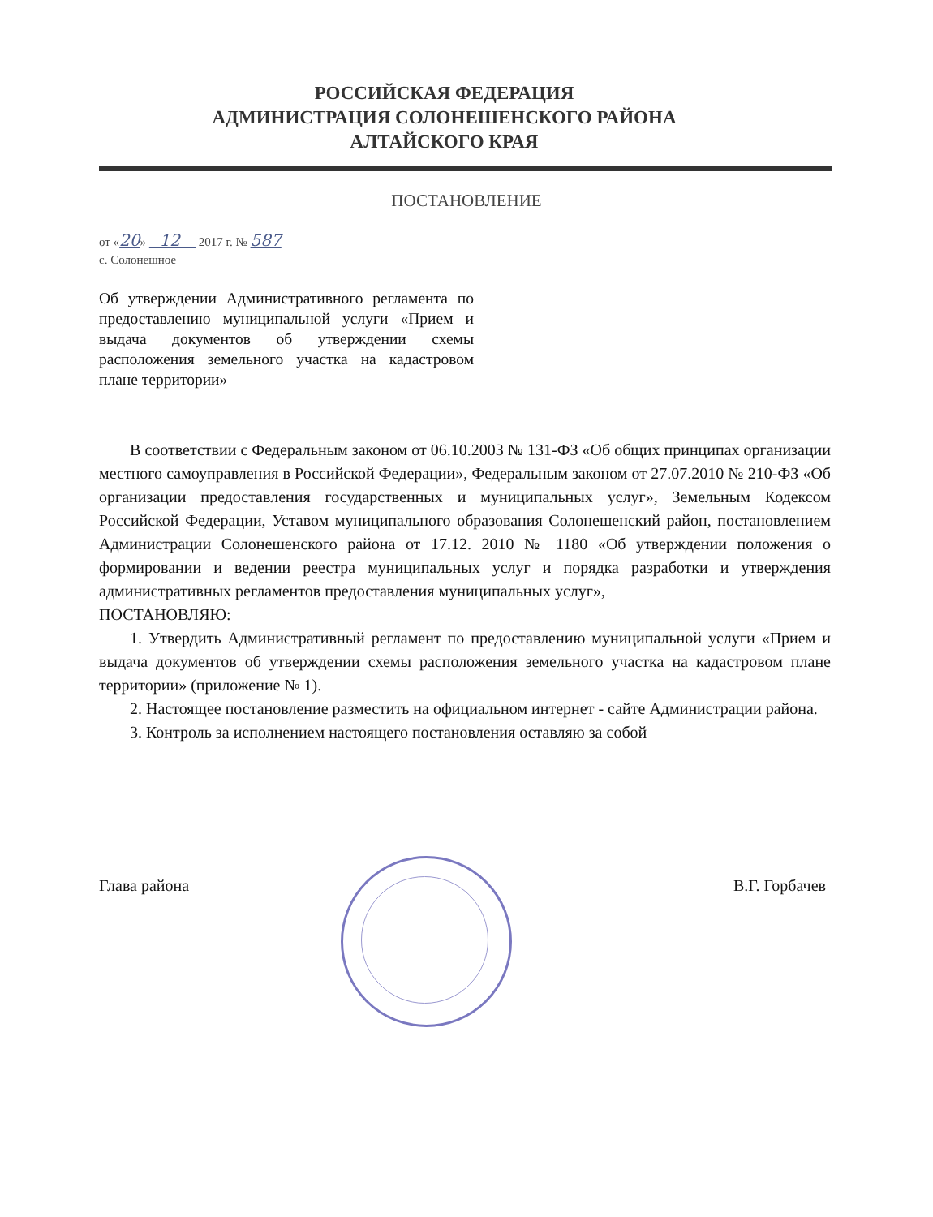РОССИЙСКАЯ ФЕДЕРАЦИЯ
АДМИНИСТРАЦИЯ СОЛОНЕШЕНСКОГО РАЙОНА
АЛТАЙСКОГО КРАЯ
ПОСТАНОВЛЕНИЕ
от «20» 12 2017 г. № 587
с. Солонешное
Об утверждении Административного регламента по предоставлению муниципальной услуги «Прием и выдача документов об утверждении схемы расположения земельного участка на кадастровом плане территории»
В соответствии с Федеральным законом от 06.10.2003 № 131-ФЗ «Об общих принципах организации местного самоуправления в Российской Федерации», Федеральным законом от 27.07.2010 № 210-ФЗ «Об организации предоставления государственных и муниципальных услуг», Земельным Кодексом Российской Федерации, Уставом муниципального образования Солонешенский район, постановлением Администрации Солонешенского района от 17.12. 2010 № 1180 «Об утверждении положения о формировании и ведении реестра муниципальных услуг и порядка разработки и утверждения административных регламентов предоставления муниципальных услуг»,
ПОСТАНОВЛЯЮ:
1. Утвердить Административный регламент по предоставлению муниципальной услуги «Прием и выдача документов об утверждении схемы расположения земельного участка на кадастровом плане территории» (приложение № 1).
2. Настоящее постановление разместить на официальном интернет - сайте Администрации района.
3. Контроль за исполнением настоящего постановления оставляю за собой
Глава района В.Г. Горбачев